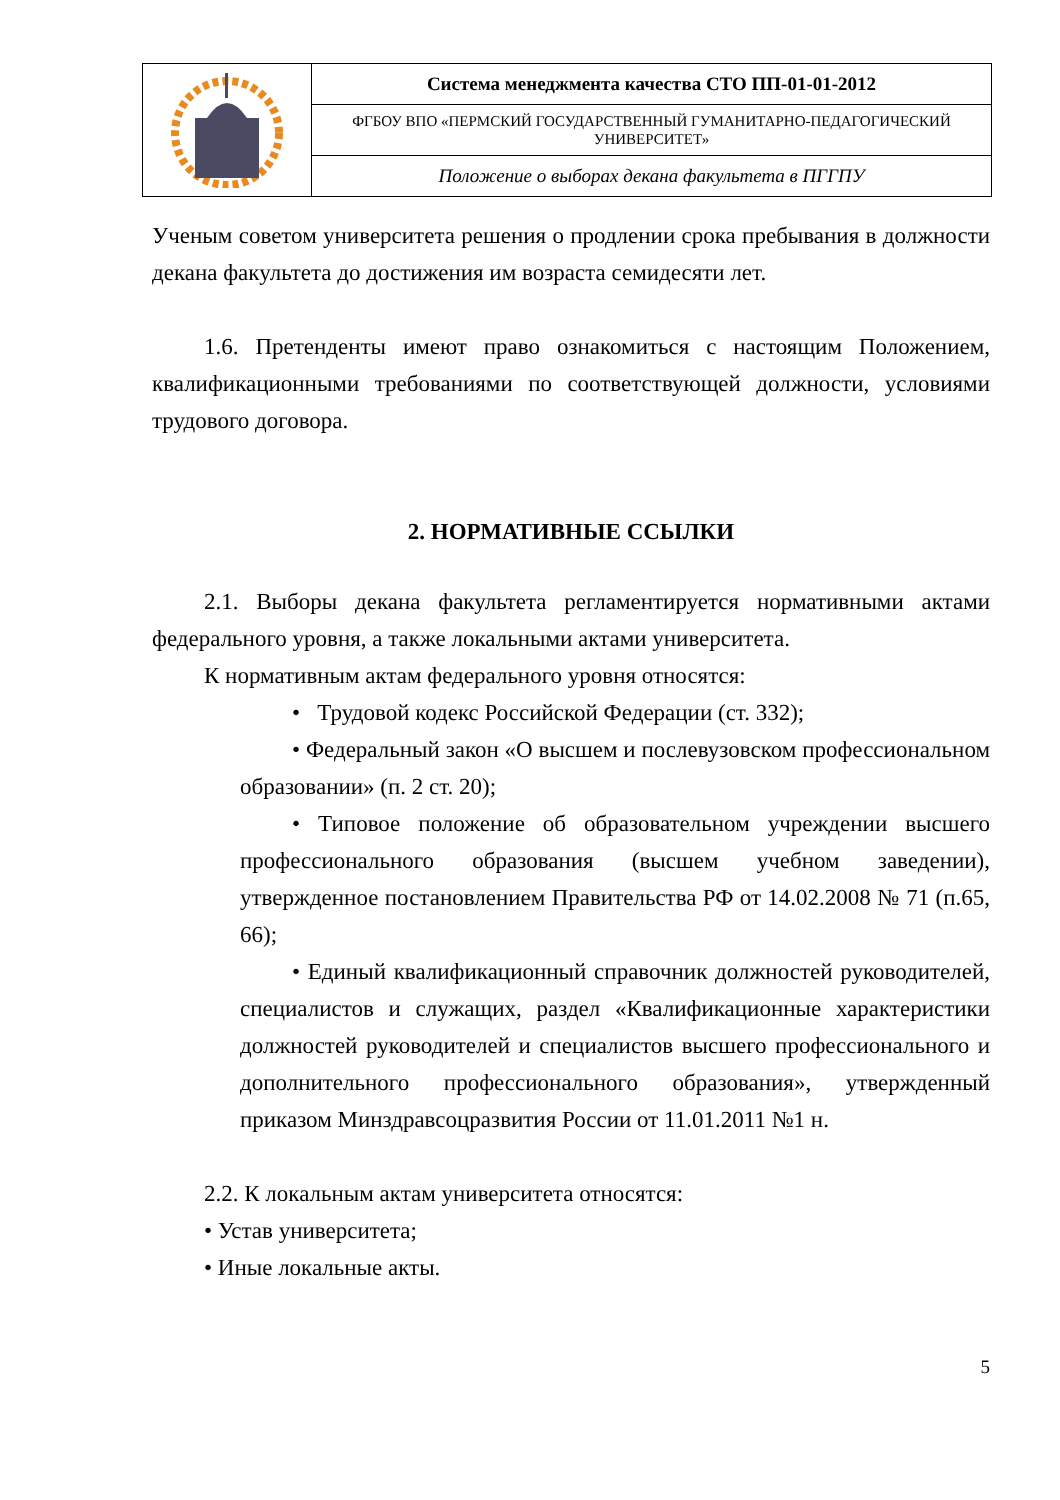| | Система менеджмента качества СТО ПП-01-01-2012 |
| | ФГБОУ ВПО «ПЕРМСКИЙ ГОСУДАРСТВЕННЫЙ ГУМАНИТАРНО-ПЕДАГОГИЧЕСКИЙ УНИВЕРСИТЕТ» |
| | Положение о выборах декана факультета в ПГГПУ |
Ученым советом университета решения о продлении срока пребывания в должности декана факультета до достижения им возраста семидесяти лет.
1.6. Претенденты имеют право ознакомиться с настоящим Положением, квалификационными требованиями по соответствующей должности, условиями трудового договора.
2. НОРМАТИВНЫЕ ССЫЛКИ
2.1. Выборы декана факультета регламентируется нормативными актами федерального уровня, а также локальными актами университета.
К нормативным актам федерального уровня относятся:
• Трудовой кодекс Российской Федерации (ст. 332);
• Федеральный закон «О высшем и послевузовском профессиональном образовании» (п. 2 ст. 20);
• Типовое положение об образовательном учреждении высшего профессионального образования (высшем учебном заведении), утвержденное постановлением Правительства РФ от 14.02.2008 № 71 (п.65, 66);
• Единый квалификационный справочник должностей руководителей, специалистов и служащих, раздел «Квалификационные характеристики должностей руководителей и специалистов высшего профессионального и дополнительного профессионального образования», утвержденный приказом Минздравсоцразвития России от 11.01.2011 №1 н.
2.2. К локальным актам университета относятся:
• Устав университета;
• Иные локальные акты.
5